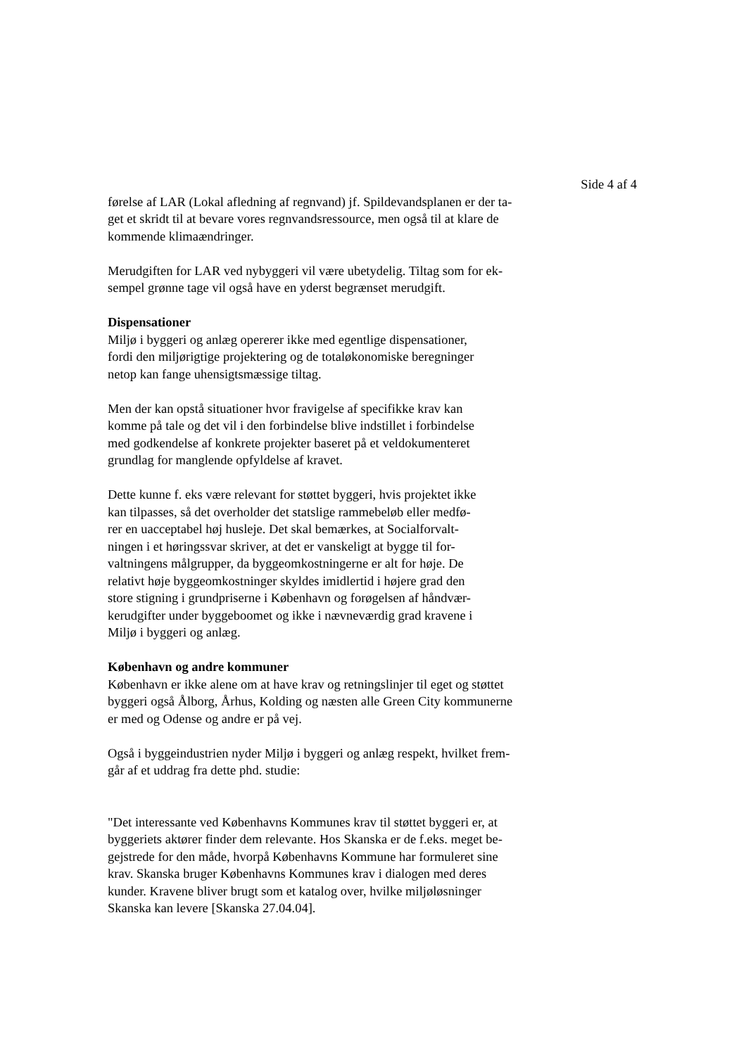Side 4 af 4
førelse af LAR (Lokal afledning af regnvand) jf. Spildevandsplanen er der ta-
get et skridt til at bevare vores regnvandsressource, men også til at klare de
kommende klimaændringer.
Merudgiften for LAR ved nybyggeri vil være ubetydelig. Tiltag som for ek-
sempel grønne tage vil også have en yderst begrænset merudgift.
Dispensationer
Miljø i byggeri og anlæg opererer ikke med egentlige dispensationer,
fordi den miljørigtige projektering og de totaløkonomiske beregninger
netop kan fange uhensigtsmæssige tiltag.
Men der kan opstå situationer hvor fravigelse af specifikke krav kan
komme på tale og det vil i den forbindelse blive indstillet i forbindelse
med godkendelse af konkrete projekter baseret på et veldokumenteret
grundlag for manglende opfyldelse af kravet.
Dette kunne f. eks være relevant for støttet byggeri, hvis projektet ikke
kan tilpasses, så det overholder det statslige rammebeløb eller medfø-
rer en uacceptabel høj husleje. Det skal bemærkes, at Socialforvalt-
ningen i et høringssvar skriver, at det er vanskeligt at bygge til for-
valtningens målgrupper, da byggeomkostningerne er alt for høje. De
relativt høje byggeomkostninger skyldes imidlertid i højere grad den
store stigning i grundpriserne i København og forøgelsen af håndvær-
kerudgifter under byggeboomet og ikke i nævneværdig grad kravene i
Miljø i byggeri og anlæg.
København og andre kommuner
København er ikke alene om at have krav og retningslinjer til eget og støttet
byggeri også Ålborg, Århus, Kolding og næsten alle Green City kommunerne
er med og Odense og andre er på vej.
Også i byggeindustrien nyder Miljø i byggeri og anlæg respekt, hvilket frem-
går af et uddrag fra dette phd. studie:
"Det interessante ved Københavns Kommunes krav til støttet byggeri er, at
byggeriets aktører finder dem relevante. Hos Skanska er de f.eks. meget be-
gejstrede for den måde, hvorpå Københavns Kommune har formuleret sine
krav. Skanska bruger Københavns Kommunes krav i dialogen med deres
kunder. Kravene bliver brugt som et katalog over, hvilke miljøløsninger
Skanska kan levere [Skanska 27.04.04].